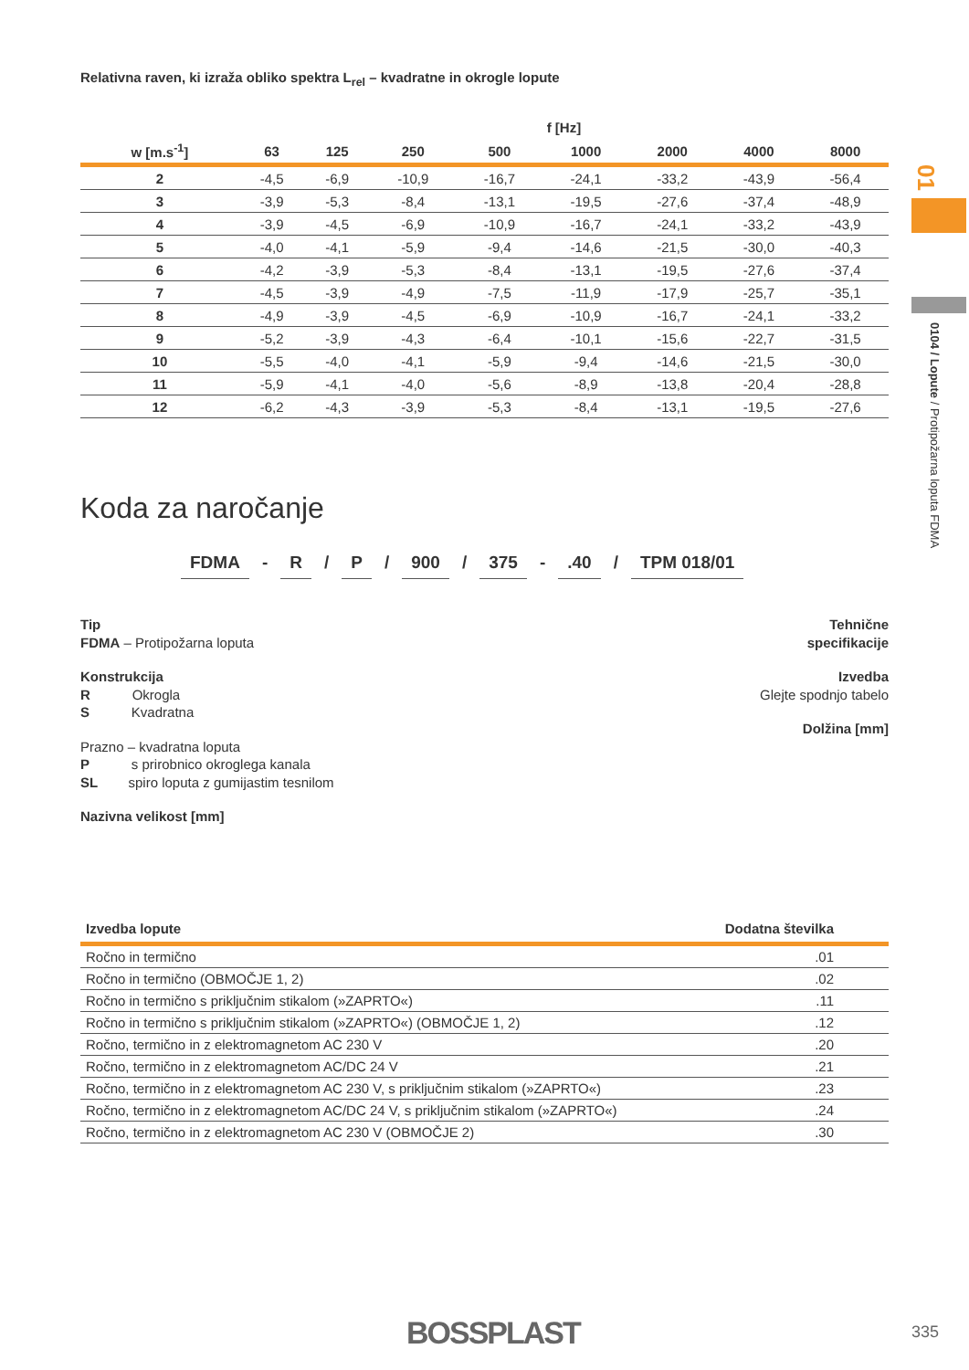Relativna raven, ki izraža obliko spektra L<sub>rel</sub> – kvadratne in okrogle lopute
| | f [Hz] | | | | | | | |
| --- | --- | --- | --- | --- | --- | --- | --- | --- |
| w [m.s<sup>-1</sup>] | 63 | 125 | 250 | 500 | 1000 | 2000 | 4000 | 8000 |
| 2 | -4,5 | -6,9 | -10,9 | -16,7 | -24,1 | -33,2 | -43,9 | -56,4 |
| 3 | -3,9 | -5,3 | -8,4 | -13,1 | -19,5 | -27,6 | -37,4 | -48,9 |
| 4 | -3,9 | -4,5 | -6,9 | -10,9 | -16,7 | -24,1 | -33,2 | -43,9 |
| 5 | -4,0 | -4,1 | -5,9 | -9,4 | -14,6 | -21,5 | -30,0 | -40,3 |
| 6 | -4,2 | -3,9 | -5,3 | -8,4 | -13,1 | -19,5 | -27,6 | -37,4 |
| 7 | -4,5 | -3,9 | -4,9 | -7,5 | -11,9 | -17,9 | -25,7 | -35,1 |
| 8 | -4,9 | -3,9 | -4,5 | -6,9 | -10,9 | -16,7 | -24,1 | -33,2 |
| 9 | -5,2 | -3,9 | -4,3 | -6,4 | -10,1 | -15,6 | -22,7 | -31,5 |
| 10 | -5,5 | -4,0 | -4,1 | -5,9 | -9,4 | -14,6 | -21,5 | -30,0 |
| 11 | -5,9 | -4,1 | -4,0 | -5,6 | -8,9 | -13,8 | -20,4 | -28,8 |
| 12 | -6,2 | -4,3 | -3,9 | -5,3 | -8,4 | -13,1 | -19,5 | -27,6 |
Koda za naročanje
FDMA - R / P / 900 / 375 - .40 / TPM 018/01
Tip
FDMA – Protipožarna loputa
Konstrukcija
R Okrogla
S Kvadratna
Prazno – kvadratna loputa
P s prirobnico okroglega kanala
SL spiro loputa z gumijastim tesnilom
Nazivna velikost [mm]
Tehnične
specifikacije
Izvedba
Glejte spodnjo tabelo
Dolžina [mm]
| Izvedba lopute | Dodatna številka |
| --- | --- |
| Ročno in termično | .01 |
| Ročno in termično (OBMOČJE 1, 2) | .02 |
| Ročno in termično s priključnim stikalom (»ZAPRTO«) | .11 |
| Ročno in termično s priključnim stikalom (»ZAPRTO«) (OBMOČJE 1, 2) | .12 |
| Ročno, termično in z elektromagnetom AC 230 V | .20 |
| Ročno, termično in z elektromagnetom AC/DC 24 V | .21 |
| Ročno, termično in z elektromagnetom AC 230 V, s priključnim stikalom (»ZAPRTO«) | .23 |
| Ročno, termično in z elektromagnetom AC/DC 24 V, s priključnim stikalom (»ZAPRTO«) | .24 |
| Ročno, termično in z elektromagnetom AC 230 V (OBMOČJE 2) | .30 |
01
0104 / Lopute / Protipožarna loputa FDMA
BOSSPLAST 335